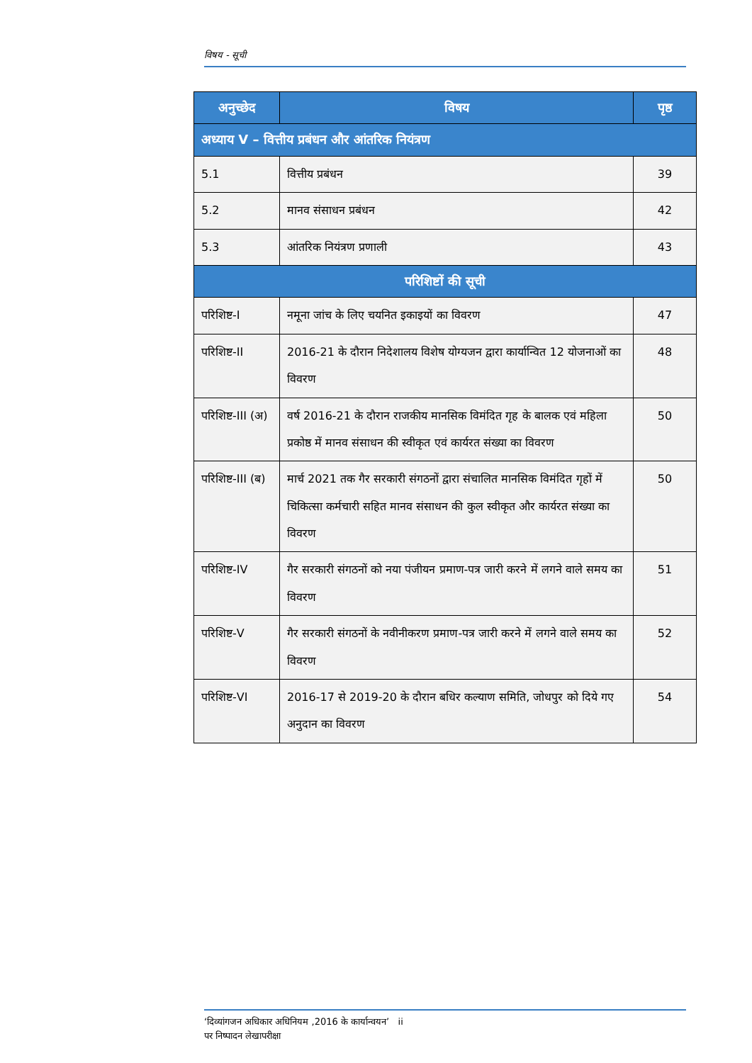विषय - सूची
| अनुच्छेद | विषय | पृष्ठ |
| --- | --- | --- |
| अध्याय V – वित्तीय प्रबंधन और आंतरिक नियंत्रण | | |
| 5.1 | वित्तीय प्रबंधन | 39 |
| 5.2 | मानव संसाधन प्रबंधन | 42 |
| 5.3 | आंतरिक नियंत्रण प्रणाली | 43 |
| परिशिष्टों की सूची | | |
| परिशिष्ट-I | नमूना जांच के लिए चयनित इकाइयों का विवरण | 47 |
| परिशिष्ट-II | 2016-21 के दौरान निदेशालय विशेष योग्यजन द्वारा कार्यान्वित 12 योजनाओं का विवरण | 48 |
| परिशिष्ट-III (अ) | वर्ष 2016-21 के दौरान राजकीय मानसिक विमंदित गृह के बालक एवं महिला प्रकोष्ठ में मानव संसाधन की स्वीकृत एवं कार्यरत संख्या का विवरण | 50 |
| परिशिष्ट-III (ब) | मार्च 2021 तक गैर सरकारी संगठनों द्वारा संचालित मानसिक विमंदित गृहों में चिकित्सा कर्मचारी सहित मानव संसाधन की कुल स्वीकृत और कार्यरत संख्या का विवरण | 50 |
| परिशिष्ट-IV | गैर सरकारी संगठनों को नया पंजीयन प्रमाण-पत्र जारी करने में लगने वाले समय का विवरण | 51 |
| परिशिष्ट-V | गैर सरकारी संगठनों के नवीनीकरण प्रमाण-पत्र जारी करने में लगने वाले समय का विवरण | 52 |
| परिशिष्ट-VI | 2016-17 से 2019-20 के दौरान बधिर कल्याण समिति, जोधपुर को दिये गए अनुदान का विवरण | 54 |
‘दिव्यांगजन अधिकार अधिनियम ,2016 के कार्यान्वयन’ ii
पर निष्पादन लेखापरीक्षा